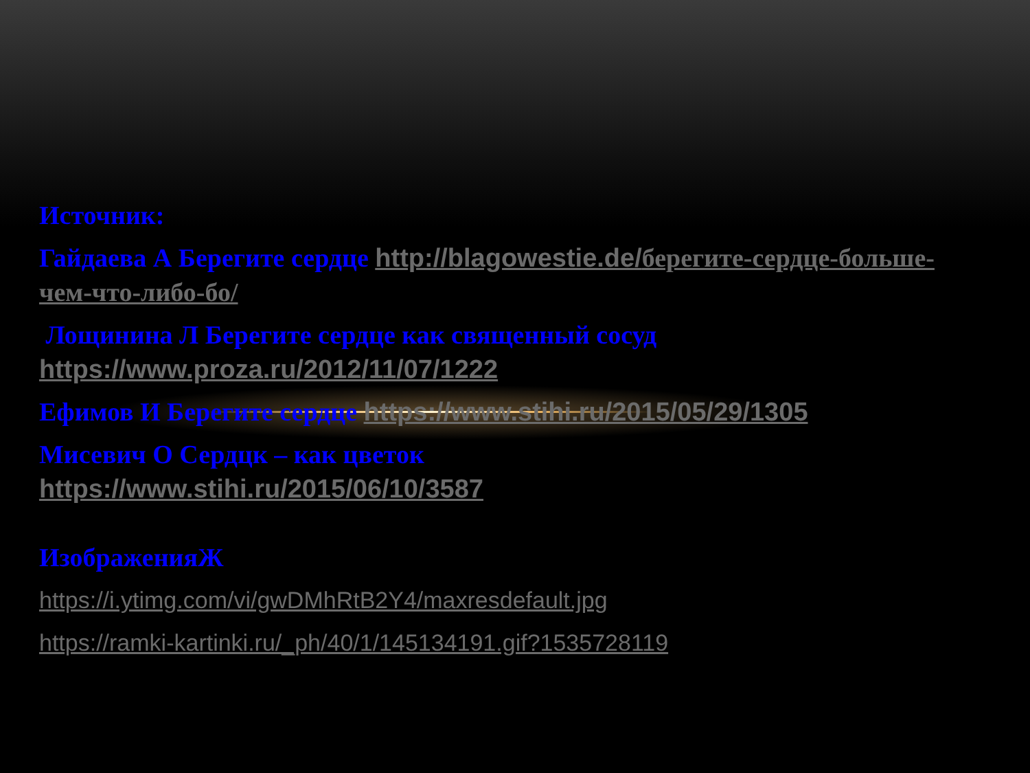Источник:
Гайдаева А Берегите сердце http://blagowestie.de/берегите-сердце-больше-чем-что-либо-бо/
Лощинина Л Берегите сердце как священный сосуд
https://www.proza.ru/2012/11/07/1222
Ефимов И Берегите сердце https://www.stihi.ru/2015/05/29/1305
Мисевич О Сердцк – как цветок
https://www.stihi.ru/2015/06/10/3587
ИзображенияЖ
https://i.ytimg.com/vi/gwDMhRtB2Y4/maxresdefault.jpg
https://ramki-kartinki.ru/_ph/40/1/145134191.gif?1535728119